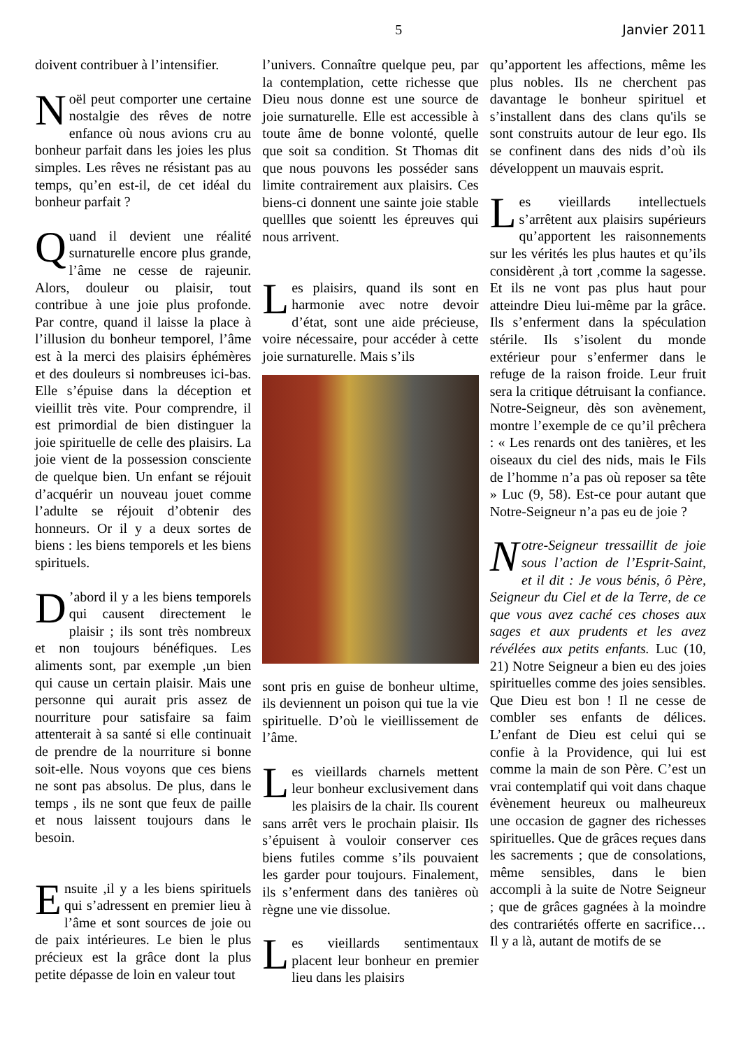5 Janvier 2011
doivent contribuer à l’intensifier.
Noël peut comporter une certaine nostalgie des rêves de notre enfance où nous avions cru au bonheur parfait dans les joies les plus simples. Les rêves ne résistant pas au temps, qu’en est-il, de cet idéal du bonheur parfait ?
Quand il devient une réalité surnaturelle encore plus grande, l’âme ne cesse de rajeunir. Alors, douleur ou plaisir, tout contribue à une joie plus profonde. Par contre, quand il laisse la place à l’illusion du bonheur temporel, l’âme est à la merci des plaisirs éphémères et des douleurs si nombreuses ici-bas. Elle s’épuise dans la déception et vieillit très vite. Pour comprendre, il est primordial de bien distinguer la joie spirituelle de celle des plaisirs. La joie vient de la possession consciente de quelque bien. Un enfant se réjouit d’acquérir un nouveau jouet comme l’adulte se réjouit d’obtenir des honneurs. Or il y a deux sortes de biens : les biens temporels et les biens spirituels.
D’abord il y a les biens temporels qui causent directement le plaisir ; ils sont très nombreux et non toujours bénéfiques. Les aliments sont, par exemple ,un bien qui cause un certain plaisir. Mais une personne qui aurait pris assez de nourriture pour satisfaire sa faim attenterait à sa santé si elle continuait de prendre de la nourriture si bonne soit-elle. Nous voyons que ces biens ne sont pas absolus. De plus, dans le temps , ils ne sont que feux de paille et nous laissent toujours dans le besoin.
Ensuite ,il y a les biens spirituels qui s’adressent en premier lieu à l’âme et sont sources de joie ou de paix intérieures. Le bien le plus précieux est la grâce dont la plus petite dépasse de loin en valeur tout
l’univers. Connaître quelque peu, par la contemplation, cette richesse que Dieu nous donne est une source de joie surnaturelle. Elle est accessible à toute âme de bonne volonté, quelle que soit sa condition. St Thomas dit que nous pouvons les posséder sans limite contrairement aux plaisirs. Ces biens-ci donnent une sainte joie stable quellles que soientt les épreuves qui nous arrivent.
Les plaisirs, quand ils sont en harmonie avec notre devoir d’état, sont une aide précieuse, voire nécessaire, pour accéder à cette joie surnaturelle. Mais s’ils
sont pris en guise de bonheur ultime, ils deviennent un poison qui tue la vie spirituelle. D’où le vieillissement de l’âme.
Les vieillards charnels mettent leur bonheur exclusivement dans les plaisirs de la chair. Ils courent sans arrêt vers le prochain plaisir. Ils s’épuisent à vouloir conserver ces biens futiles comme s’ils pouvaient les garder pour toujours. Finalement, ils s’enferment dans des tanières où règne une vie dissolue.
Les vieillards sentimentaux placent leur bonheur en premier lieu dans les plaisirs
qu’apportent les affections, même les plus nobles. Ils ne cherchent pas davantage le bonheur spirituel et s’installent dans des clans qu'ils se sont construits autour de leur ego. Ils se confinent dans des nids d’où ils développent un mauvais esprit.
Les vieillards intellectuels s’arrêtent aux plaisirs supérieurs qu’apportent les raisonnements sur les vérités les plus hautes et qu’ils considèrent ,à tort ,comme la sagesse. Et ils ne vont pas plus haut pour atteindre Dieu lui-même par la grâce. Ils s’enferment dans la spéculation stérile. Ils s’isolent du monde extérieur pour s’enfermer dans le refuge de la raison froide. Leur fruit sera la critique détruisant la confiance. Notre-Seigneur, dès son avènement, montre l’exemple de ce qu’il prêchera : « Les renards ont des tanières, et les oiseaux du ciel des nids, mais le Fils de l’homme n’a pas où reposer sa tête » Luc (9, 58). Est-ce pour autant que Notre-Seigneur n’a pas eu de joie ?
Notre-Seigneur tressaillit de joie sous l’action de l’Esprit-Saint, et il dit : Je vous bénis, ô Père, Seigneur du Ciel et de la Terre, de ce que vous avez caché ces choses aux sages et aux prudents et les avez révélées aux petits enfants. Luc (10, 21) Notre Seigneur a bien eu des joies spirituelles comme des joies sensibles. Que Dieu est bon ! Il ne cesse de combler ses enfants de délices. L’enfant de Dieu est celui qui se confie à la Providence, qui lui est comme la main de son Père. C’est un vrai contemplatif qui voit dans chaque évènement heureux ou malheureux une occasion de gagner des richesses spirituelles. Que de grâces reçues dans les sacrements ; que de consolations, même sensibles, dans le bien accompli à la suite de Notre Seigneur ; que de grâces gagnées à la moindre des contrariétés offerte en sacrifice… Il y a là, autant de motifs de se